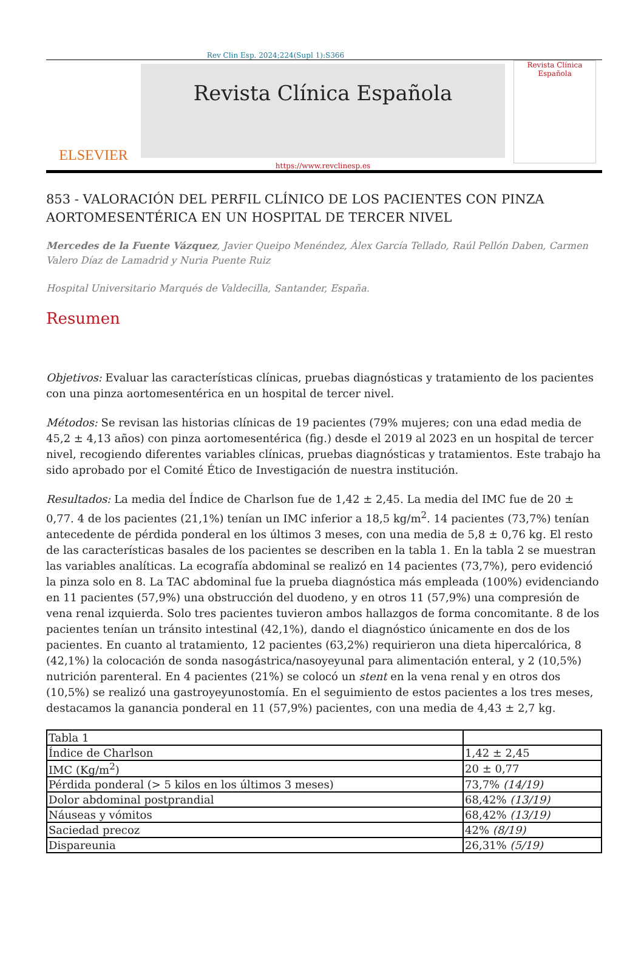Rev Clin Esp. 2024;224(Supl 1):S366
ELSEVIER
Revista Clínica Española
https://www.revclinesp.es
Revista Clínica Española
853 - VALORACIÓN DEL PERFIL CLÍNICO DE LOS PACIENTES CON PINZA AORTOMESENTÉRICA EN UN HOSPITAL DE TERCER NIVEL
Mercedes de la Fuente Vázquez, Javier Queipo Menéndez, Álex García Tellado, Raúl Pellón Daben, Carmen Valero Díaz de Lamadrid y Nuria Puente Ruiz
Hospital Universitario Marqués de Valdecilla, Santander, España.
Resumen
Objetivos: Evaluar las características clínicas, pruebas diagnósticas y tratamiento de los pacientes con una pinza aortomesentérica en un hospital de tercer nivel.
Métodos: Se revisan las historias clínicas de 19 pacientes (79% mujeres; con una edad media de 45,2 ± 4,13 años) con pinza aortomesentérica (fig.) desde el 2019 al 2023 en un hospital de tercer nivel, recogiendo diferentes variables clínicas, pruebas diagnósticas y tratamientos. Este trabajo ha sido aprobado por el Comité Ético de Investigación de nuestra institución.
Resultados: La media del Índice de Charlson fue de 1,42 ± 2,45. La media del IMC fue de 20 ± 0,77. 4 de los pacientes (21,1%) tenían un IMC inferior a 18,5 kg/m<sup>2</sup>. 14 pacientes (73,7%) tenían antecedente de pérdida ponderal en los últimos 3 meses, con una media de 5,8 ± 0,76 kg. El resto de las características basales de los pacientes se describen en la tabla 1. En la tabla 2 se muestran las variables analíticas. La ecografía abdominal se realizó en 14 pacientes (73,7%), pero evidenció la pinza solo en 8. La TAC abdominal fue la prueba diagnóstica más empleada (100%) evidenciando en 11 pacientes (57,9%) una obstrucción del duodeno, y en otros 11 (57,9%) una compresión de vena renal izquierda. Solo tres pacientes tuvieron ambos hallazgos de forma concomitante. 8 de los pacientes tenían un tránsito intestinal (42,1%), dando el diagnóstico únicamente en dos de los pacientes. En cuanto al tratamiento, 12 pacientes (63,2%) requirieron una dieta hipercalórica, 8 (42,1%) la colocación de sonda nasogástrica/nasoyeyunal para alimentación enteral, y 2 (10,5%) nutrición parenteral. En 4 pacientes (21%) se colocó un stent en la vena renal y en otros dos (10,5%) se realizó una gastroyeyunostomía. En el seguimiento de estos pacientes a los tres meses, destacamos la ganancia ponderal en 11 (57,9%) pacientes, con una media de 4,43 ± 2,7 kg.
| Tabla 1 | |
| Índice de Charlson | 1,42 ± 2,45 |
| IMC (Kg/m<sup>2</sup>) | 20 ± 0,77 |
| Pérdida ponderal (> 5 kilos en los últimos 3 meses) | 73,7% (14/19) |
| Dolor abdominal postprandial | 68,42% (13/19) |
| Náuseas y vómitos | 68,42% (13/19) |
| Saciedad precoz | 42% (8/19) |
| Dispareunia | 26,31% (5/19) |